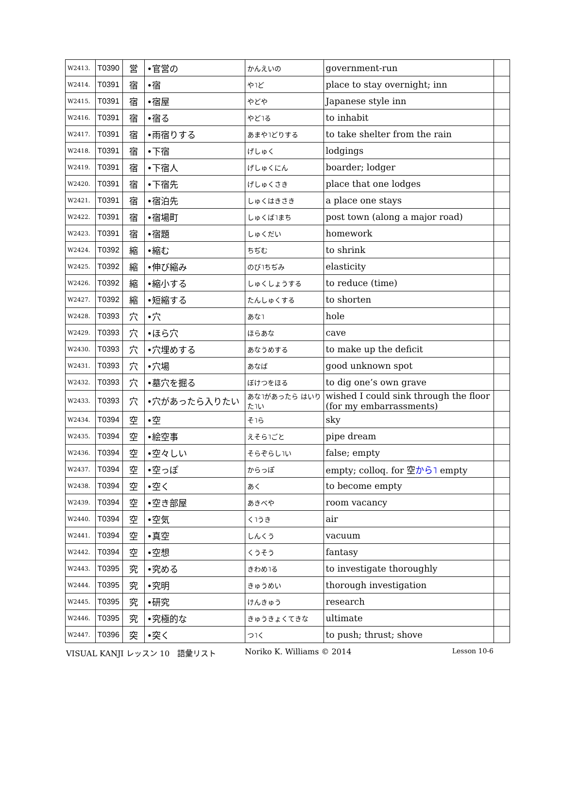| W2413. | T0390 | 営 | •官営の | かんえいの | government-run | |
| W2414. | T0391 | 宿 | •宿 | や˥ど | place to stay overnight; inn | |
| W2415. | T0391 | 宿 | •宿屋 | やどや | Japanese style inn | |
| W2416. | T0391 | 宿 | •宿る | やど˥る | to inhabit | |
| W2417. | T0391 | 宿 | •雨宿りする | あまや˥どりする | to take shelter from the rain | |
| W2418. | T0391 | 宿 | •下宿 | げしゅく | lodgings | |
| W2419. | T0391 | 宿 | •下宿人 | げしゅくにん | boarder; lodger | |
| W2420. | T0391 | 宿 | •下宿先 | げしゅくさき | place that one lodges | |
| W2421. | T0391 | 宿 | •宿泊先 | しゅくはきさき | a place one stays | |
| W2422. | T0391 | 宿 | •宿場町 | しゅくば˥まち | post town (along a major road) | |
| W2423. | T0391 | 宿 | •宿題 | しゅくだい | homework | |
| W2424. | T0392 | 縮 | •縮む | ちぢむ | to shrink | |
| W2425. | T0392 | 縮 | •伸び縮み | のび˥ちぢみ | elasticity | |
| W2426. | T0392 | 縮 | •縮小する | しゅくしょうする | to reduce (time) | |
| W2427. | T0392 | 縮 | •短縮する | たんしゅくする | to shorten | |
| W2428. | T0393 | 穴 | •穴 | あな˥ | hole | |
| W2429. | T0393 | 穴 | •ほら穴 | ほらあな | cave | |
| W2430. | T0393 | 穴 | •穴埋めする | あなうめする | to make up the deficit | |
| W2431. | T0393 | 穴 | •穴場 | あなば | good unknown spot | |
| W2432. | T0393 | 穴 | •墓穴を掘る | ぼけつをほる | to dig one’s own grave | |
| W2433. | T0393 | 穴 | •穴があったら入りたい | あな˥があったら はいりた˥い | wished I could sink through the floor (for my embarrassments) | |
| W2434. | T0394 | 空 | •空 | そ˥ら | sky | |
| W2435. | T0394 | 空 | •絵空事 | えそら˥ごと | pipe dream | |
| W2436. | T0394 | 空 | •空々しい | そらぞらし˥い | false; empty | |
| W2437. | T0394 | 空 | •空っぽ | からっぽ | empty; colloq. for 空 から˥ empty | |
| W2438. | T0394 | 空 | •空く | あく | to become empty | |
| W2439. | T0394 | 空 | •空き部屋 | あきべや | room vacancy | |
| W2440. | T0394 | 空 | •空気 | く˥うき | air | |
| W2441. | T0394 | 空 | •真空 | しんくう | vacuum | |
| W2442. | T0394 | 空 | •空想 | くうそう | fantasy | |
| W2443. | T0395 | 究 | •究める | きわめ˥る | to investigate thoroughly | |
| W2444. | T0395 | 究 | •究明 | きゅうめい | thorough investigation | |
| W2445. | T0395 | 究 | •研究 | けんきゅう | research | |
| W2446. | T0395 | 究 | •究極的な | きゅうきょくてきな | ultimate | |
| W2447. | T0396 | 突 | •突く | つ˥く | to push; thrust; shove | |
VISUAL KANJI レッスン 10　語彙リスト Noriko K. Williams © 2014 Lesson 10-6